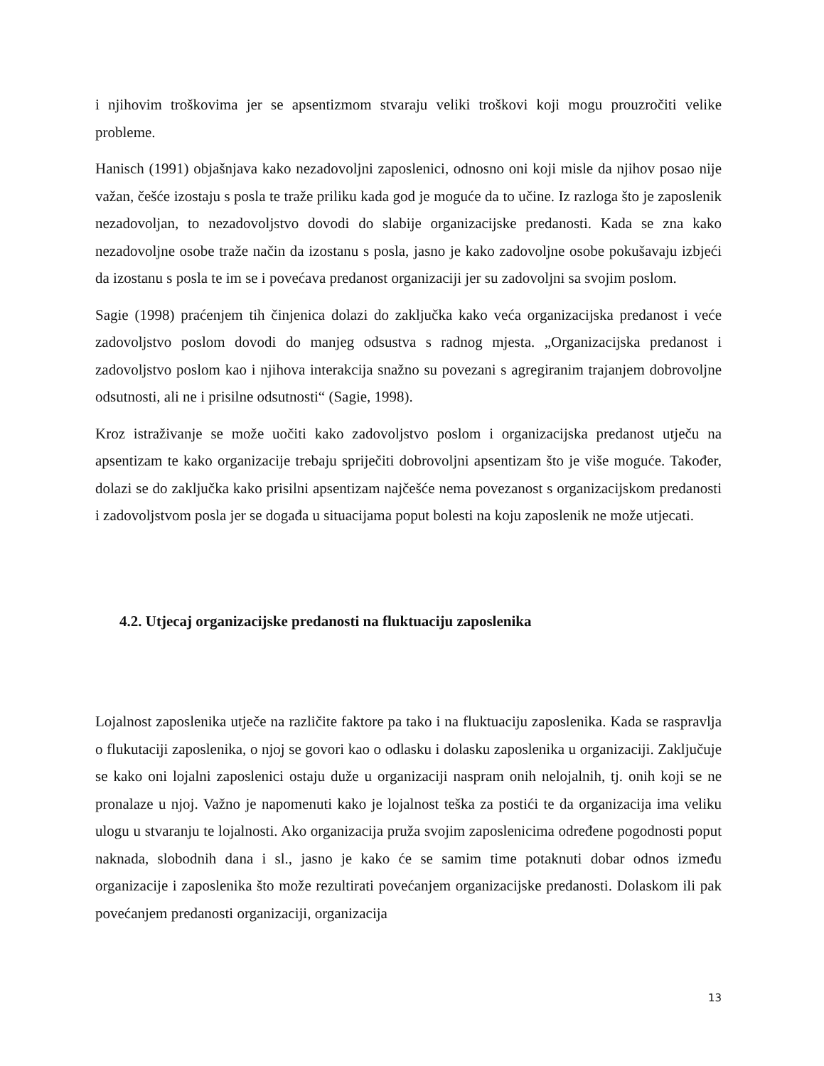i njihovim troškovima jer se apsentizmom stvaraju veliki troškovi koji mogu prouzročiti velike probleme.
Hanisch (1991) objašnjava kako nezadovoljni zaposlenici, odnosno oni koji misle da njihov posao nije važan, češće izostaju s posla te traže priliku kada god je moguće da to učine. Iz razloga što je zaposlenik nezadovoljan, to nezadovoljstvo dovodi do slabije organizacijske predanosti. Kada se zna kako nezadovoljne osobe traže način da izostanu s posla, jasno je kako zadovoljne osobe pokušavaju izbjeći da izostanu s posla te im se i povećava predanost organizaciji jer su zadovoljni sa svojim poslom.
Sagie (1998) praćenjem tih činjenica dolazi do zaključka kako veća organizacijska predanost i veće zadovoljstvo poslom dovodi do manjeg odsustva s radnog mjesta. „Organizacijska predanost i zadovoljstvo poslom kao i njihova interakcija snažno su povezani s agregiranim trajanjem dobrovoljne odsutnosti, ali ne i prisilne odsutnosti“ (Sagie, 1998).
Kroz istraživanje se može uočiti kako zadovoljstvo poslom i organizacijska predanost utječu na apsentizam te kako organizacije trebaju spriječiti dobrovoljni apsentizam što je više moguće. Također, dolazi se do zaključka kako prisilni apsentizam najčešće nema povezanost s organizacijskom predanosti i zadovoljstvom posla jer se događa u situacijama poput bolesti na koju zaposlenik ne može utjecati.
4.2. Utjecaj organizacijske predanosti na fluktuaciju zaposlenika
Lojalnost zaposlenika utječe na različite faktore pa tako i na fluktuaciju zaposlenika. Kada se raspravlja o flukutaciji zaposlenika, o njoj se govori kao o odlasku i dolasku zaposlenika u organizaciji. Zaključuje se kako oni lojalni zaposlenici ostaju duže u organizaciji naspram onih nelojalnih, tj. onih koji se ne pronalaze u njoj. Važno je napomenuti kako je lojalnost teška za postići te da organizacija ima veliku ulogu u stvaranju te lojalnosti. Ako organizacija pruža svojim zaposlenicima određene pogodnosti poput naknada, slobodnih dana i sl., jasno je kako će se samim time potaknuti dobar odnos između organizacije i zaposlenika što može rezultirati povećanjem organizacijske predanosti. Dolaskom ili pak povećanjem predanosti organizaciji, organizacija
13